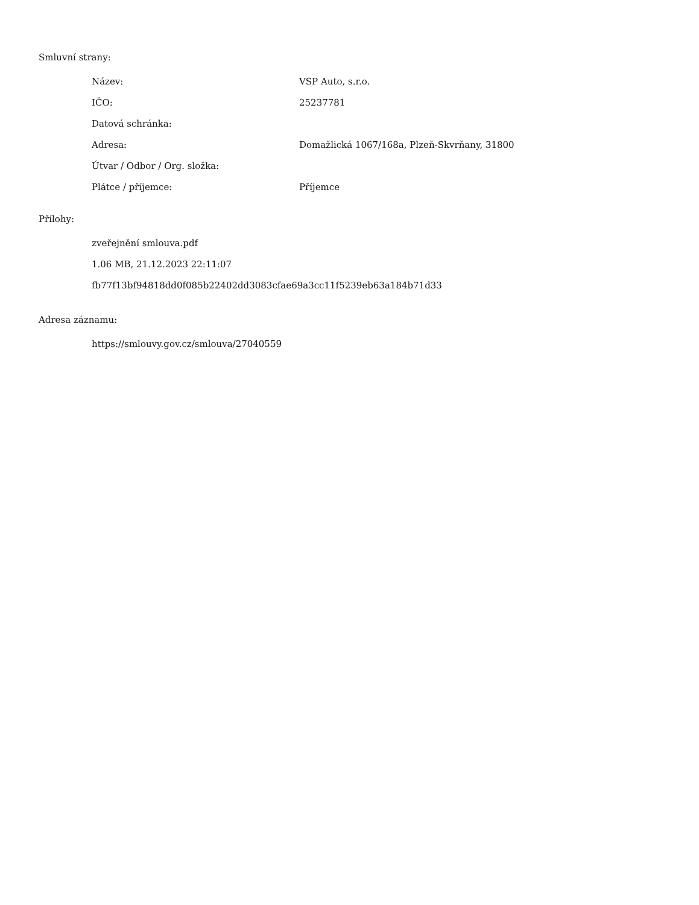Smluvní strany:
| Název: | VSP Auto, s.r.o. |
| IČO: | 25237781 |
| Datová schránka: | |
| Adresa: | Domažlická 1067/168a, Plzeň-Skvrňany, 31800 |
| Útvar / Odbor / Org. složka: | |
| Plátce / příjemce: | Příjemce |
Přílohy:
zveřejnění smlouva.pdf
1.06 MB, 21.12.2023 22:11:07
fb77f13bf94818dd0f085b22402dd3083cfae69a3cc11f5239eb63a184b71d33
Adresa záznamu:
https://smlouvy.gov.cz/smlouva/27040559